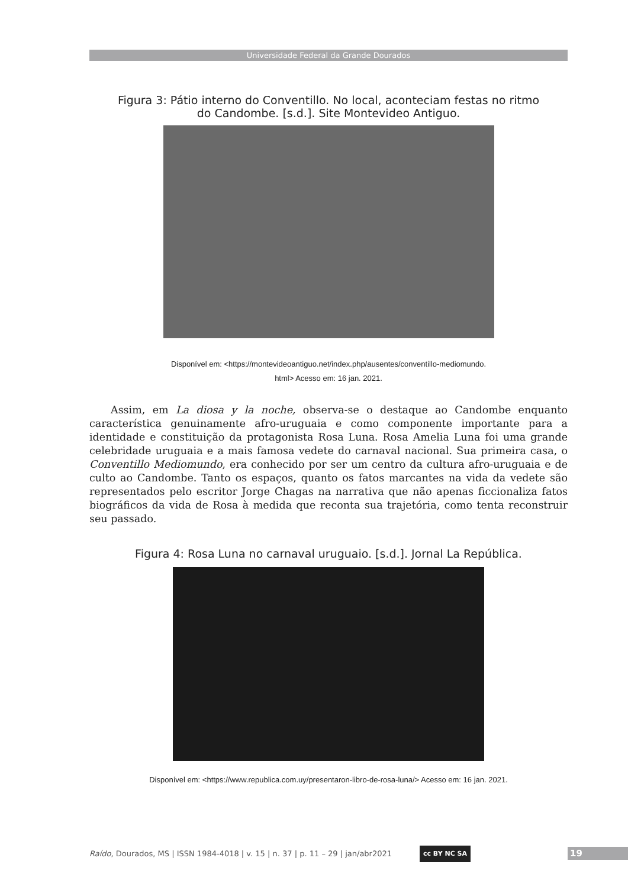Universidade Federal da Grande Dourados
Figura 3: Pátio interno do Conventillo. No local, aconteciam festas no ritmo
do Candombe. [s.d.]. Site Montevideo Antiguo.
Disponível em: <https://montevideoantiguo.net/index.php/ausentes/conventillo-mediomundo.
html> Acesso em: 16 jan. 2021.
Assim, em La diosa y la noche, observa-se o destaque ao Candombe enquanto característica genuinamente afro-uruguaia e como componente importante para a identidade e constituição da protagonista Rosa Luna. Rosa Amelia Luna foi uma grande celebridade uruguaia e a mais famosa vedete do carnaval nacional. Sua primeira casa, o Conventillo Mediomundo, era conhecido por ser um centro da cultura afro-uruguaia e de culto ao Candombe. Tanto os espaços, quanto os fatos marcantes na vida da vedete são representados pelo escritor Jorge Chagas na narrativa que não apenas ficcionaliza fatos biográficos da vida de Rosa à medida que reconta sua trajetória, como tenta reconstruir seu passado.
Figura 4: Rosa Luna no carnaval uruguaio. [s.d.]. Jornal La República.
Disponível em: <https://www.republica.com.uy/presentaron-libro-de-rosa-luna/> Acesso em: 16 jan. 2021.
Raído, Dourados, MS | ISSN 1984-4018 | v. 15 | n. 37 | p. 11 – 29 | jan/abr2021
cc BY NC SA 19